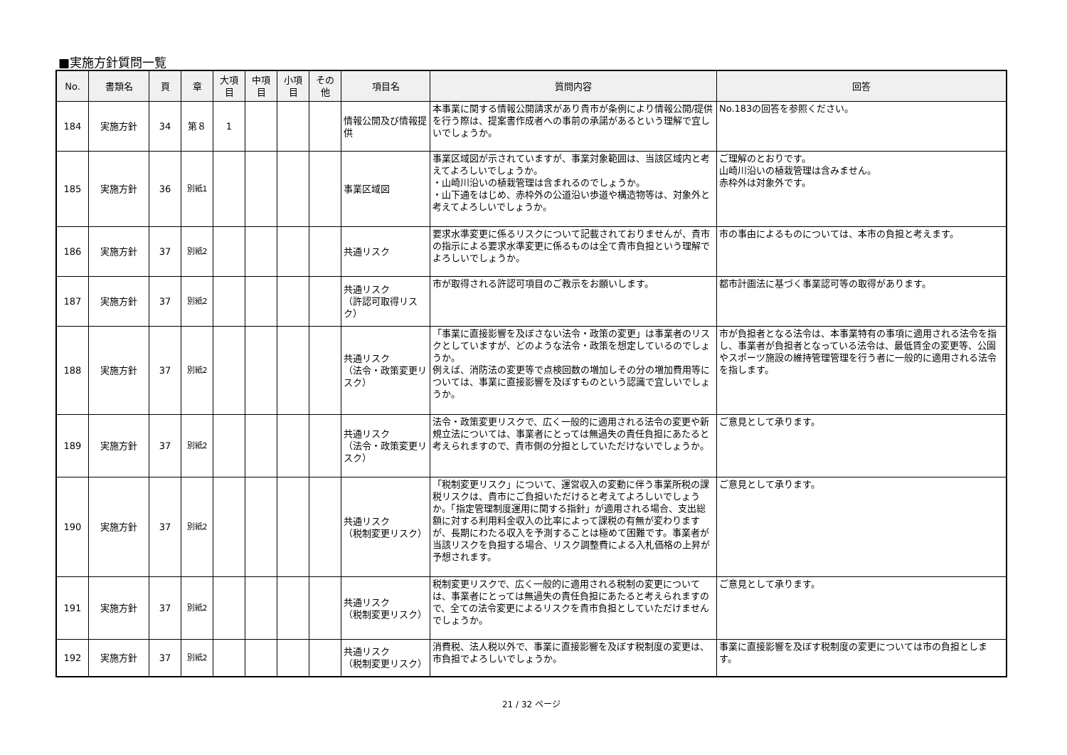■実施方針質問一覧
| No. | 書類名 | 頁 | 章 | 大項目 | 中項目 | 小項目 | その他 | 項目名 | 質問内容 | 回答 |
| --- | --- | --- | --- | --- | --- | --- | --- | --- | --- | --- |
| 184 | 実施方針 | 34 | 第８ | 1 | | | | 情報公開及び情報提供 | 本事業に関する情報公開請求があり貴市が条例により情報公開/提供を行う際は、提案書作成者への事前の承諾があるという理解で宜しいでしょうか。 | No.183の回答を参照ください。 |
| 185 | 実施方針 | 36 | 別紙1 | | | | | 事業区域図 | 事業区域図が示されていますが、事業対象範囲は、当該区域内と考えてよろしいでしょうか。 ・山崎川沿いの植栽管理は含まれるのでしょうか。 ・山下通をはじめ、赤枠外の公道沿い歩道や構造物等は、対象外と考えてよろしいでしょうか。 | ご理解のとおりです。 山崎川沿いの植栽管理は含みません。 赤枠外は対象外です。 |
| 186 | 実施方針 | 37 | 別紙2 | | | | | 共通リスク | 要求水準変更に係るリスクについて記載されておりませんが、貴市の指示による要求水準変更に係るものは全て貴市負担という理解でよろしいでしょうか。 | 市の事由によるものについては、本市の負担と考えます。 |
| 187 | 実施方針 | 37 | 別紙2 | | | | | 共通リスク （許認可取得リスク） | 市が取得される許認可項目のご教示をお願いします。 | 都市計画法に基づく事業認可等の取得があります。 |
| 188 | 実施方針 | 37 | 別紙2 | | | | | 共通リスク （法令・政策変更リスク） | 「事業に直接影響を及ぼさない法令・政策の変更」は事業者のリスクとしていますが、どのような法令・政策を想定しているのでしょうか。 例えば、消防法の変更等で点検回数の増加しその分の増加費用等については、事業に直接影響を及ぼすものという認識で宜しいでしょうか。 | 市が負担者となる法令は、本事業特有の事項に適用される法令を指し、事業者が負担者となっている法令は、最低賃金の変更等、公園やスポーツ施設の維持管理管理を行う者に一般的に適用される法令を指します。 |
| 189 | 実施方針 | 37 | 別紙2 | | | | | 共通リスク （法令・政策変更リスク） | 法令・政策変更リスクで、広く一般的に適用される法令の変更や新規立法については、事業者にとっては無過失の責任負担にあたると考えられますので、貴市側の分担としていただけないでしょうか。 | ご意見として承ります。 |
| 190 | 実施方針 | 37 | 別紙2 | | | | | 共通リスク （税制変更リスク） | 「税制変更リスク」について、運営収入の変動に伴う事業所税の課税リスクは、貴市にご負担いただけると考えてよろしいでしょうか。「指定管理制度運用に関する指針」が適用される場合、支出総額に対する利用料金収入の比率によって課税の有無が変わりますが、長期にわたる収入を予測することは極めて困難です。事業者が当該リスクを負担する場合、リスク調整費による入札価格の上昇が予想されます。 | ご意見として承ります。 |
| 191 | 実施方針 | 37 | 別紙2 | | | | | 共通リスク （税制変更リスク） | 税制変更リスクで、広く一般的に適用される税制の変更については、事業者にとっては無過失の責任負担にあたると考えられますので、全ての法令変更によるリスクを貴市負担としていただけませんでしょうか。 | ご意見として承ります。 |
| 192 | 実施方針 | 37 | 別紙2 | | | | | 共通リスク （税制変更リスク） | 消費税、法人税以外で、事業に直接影響を及ぼす税制度の変更は、市負担でよろしいでしょうか。 | 事業に直接影響を及ぼす税制度の変更については市の負担とします。 |
21 / 32 ページ